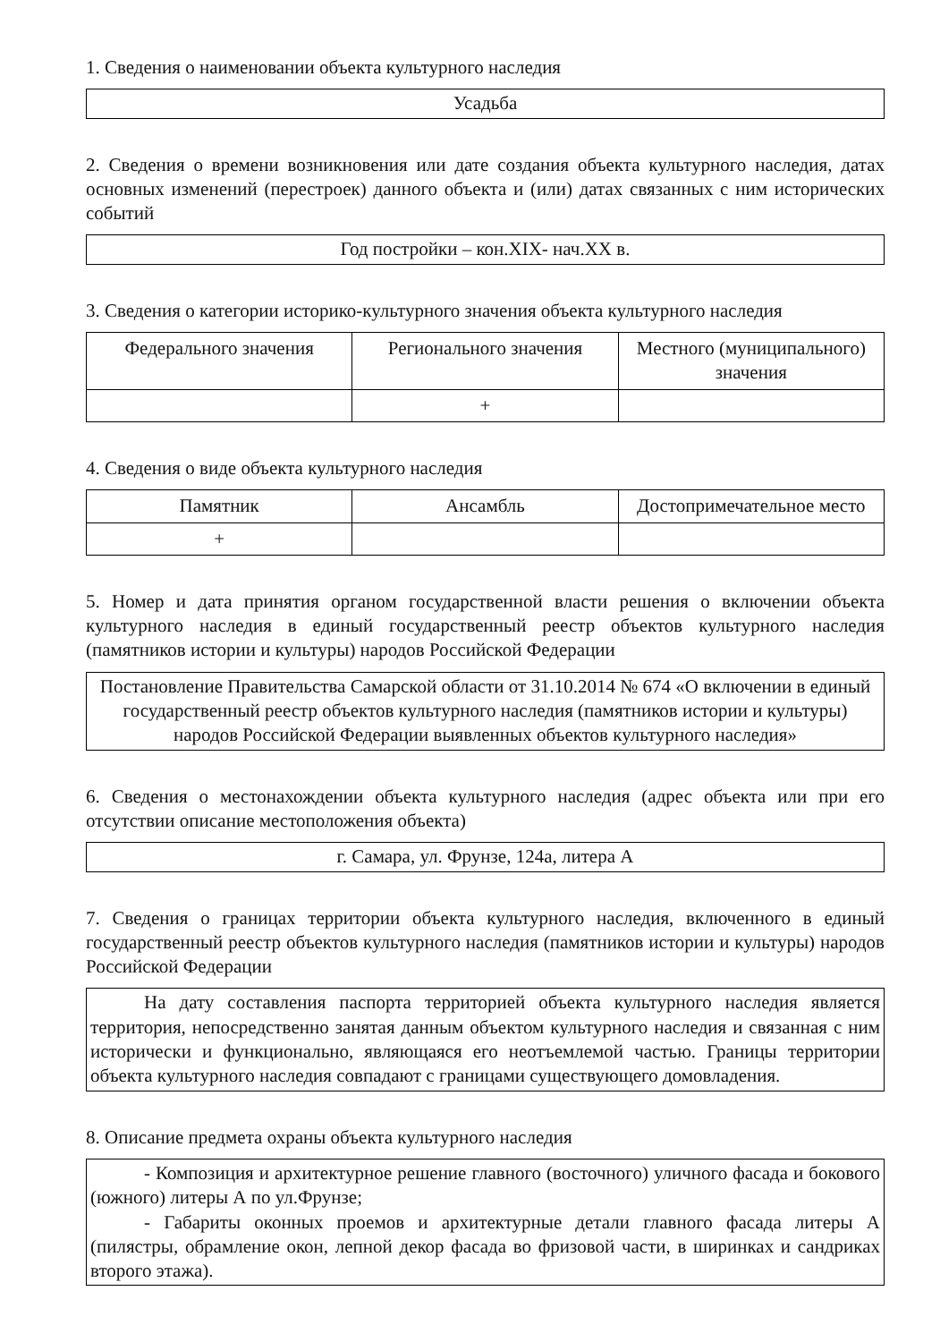1. Сведения о наименовании объекта культурного наследия
Усадьба
2. Сведения о времени возникновения или дате создания объекта культурного наследия, датах основных изменений (перестроек) данного объекта и (или) датах связанных с ним исторических событий
Год постройки – кон.XIX- нач.XX в.
3. Сведения о категории историко-культурного значения объекта культурного наследия
| Федерального значения | Регионального значения | Местного (муниципального) значения |
| | + | |
4. Сведения о виде объекта культурного наследия
| Памятник | Ансамбль | Достопримечательное место |
| + | | |
5. Номер и дата принятия органом государственной власти решения о включении объекта культурного наследия в единый государственный реестр объектов культурного наследия (памятников истории и культуры) народов Российской Федерации
Постановление Правительства Самарской области от 31.10.2014 № 674 «О включении в единый государственный реестр объектов культурного наследия (памятников истории и культуры) народов Российской Федерации выявленных объектов культурного наследия»
6. Сведения о местонахождении объекта культурного наследия (адрес объекта или при его отсутствии описание местоположения объекта)
г. Самара, ул. Фрунзе, 124а, литера А
7. Сведения о границах территории объекта культурного наследия, включенного в единый государственный реестр объектов культурного наследия (памятников истории и культуры) народов Российской Федерации
На дату составления паспорта территорией объекта культурного наследия является территория, непосредственно занятая данным объектом культурного наследия и связанная с ним исторически и функционально, являющаяся его неотъемлемой частью. Границы территории объекта культурного наследия совпадают с границами существующего домовладения.
8. Описание предмета охраны объекта культурного наследия
- Композиция и архитектурное решение главного (восточного) уличного фасада и бокового (южного) литеры А по ул.Фрунзе;
- Габариты оконных проемов и архитектурные детали главного фасада литеры А (пилястры, обрамление окон, лепной декор фасада во фризовой части, в ширинках и сандриках второго этажа).